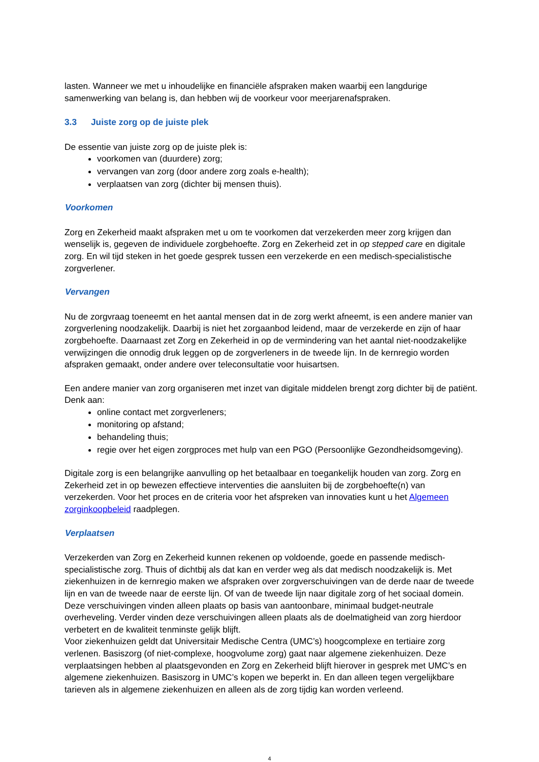lasten. Wanneer we met u inhoudelijke en financiële afspraken maken waarbij een langdurige samenwerking van belang is, dan hebben wij de voorkeur voor meerjarenafspraken.
3.3 Juiste zorg op de juiste plek
De essentie van juiste zorg op de juiste plek is:
voorkomen van (duurdere) zorg;
vervangen van zorg (door andere zorg zoals e-health);
verplaatsen van zorg (dichter bij mensen thuis).
Voorkomen
Zorg en Zekerheid maakt afspraken met u om te voorkomen dat verzekerden meer zorg krijgen dan wenselijk is, gegeven de individuele zorgbehoefte. Zorg en Zekerheid zet in op stepped care en digitale zorg. En wil tijd steken in het goede gesprek tussen een verzekerde en een medisch-specialistische zorgverlener.
Vervangen
Nu de zorgvraag toeneemt en het aantal mensen dat in de zorg werkt afneemt, is een andere manier van zorgverlening noodzakelijk. Daarbij is niet het zorgaanbod leidend, maar de verzekerde en zijn of haar zorgbehoefte. Daarnaast zet Zorg en Zekerheid in op de vermindering van het aantal niet-noodzakelijke verwijzingen die onnodig druk leggen op de zorgverleners in de tweede lijn. In de kernregio worden afspraken gemaakt, onder andere over teleconsultatie voor huisartsen.
Een andere manier van zorg organiseren met inzet van digitale middelen brengt zorg dichter bij de patiënt. Denk aan:
online contact met zorgverleners;
monitoring op afstand;
behandeling thuis;
regie over het eigen zorgproces met hulp van een PGO (Persoonlijke Gezondheidsomgeving).
Digitale zorg is een belangrijke aanvulling op het betaalbaar en toegankelijk houden van zorg. Zorg en Zekerheid zet in op bewezen effectieve interventies die aansluiten bij de zorgbehoefte(n) van verzekerden. Voor het proces en de criteria voor het afspreken van innovaties kunt u het Algemeen zorginkoopbeleid raadplegen.
Verplaatsen
Verzekerden van Zorg en Zekerheid kunnen rekenen op voldoende, goede en passende medisch-specialistische zorg. Thuis of dichtbij als dat kan en verder weg als dat medisch noodzakelijk is. Met ziekenhuizen in de kernregio maken we afspraken over zorgverschuivingen van de derde naar de tweede lijn en van de tweede naar de eerste lijn. Of van de tweede lijn naar digitale zorg of het sociaal domein. Deze verschuivingen vinden alleen plaats op basis van aantoonbare, minimaal budget-neutrale overheveling. Verder vinden deze verschuivingen alleen plaats als de doelmatigheid van zorg hierdoor verbetert en de kwaliteit tenminste gelijk blijft.
Voor ziekenhuizen geldt dat Universitair Medische Centra (UMC’s) hoogcomplexe en tertiaire zorg verlenen. Basiszorg (of niet-complexe, hoogvolume zorg) gaat naar algemene ziekenhuizen. Deze verplaatsingen hebben al plaatsgevonden en Zorg en Zekerheid blijft hierover in gesprek met UMC’s en algemene ziekenhuizen. Basiszorg in UMC’s kopen we beperkt in. En dan alleen tegen vergelijkbare tarieven als in algemene ziekenhuizen en alleen als de zorg tijdig kan worden verleend.
4